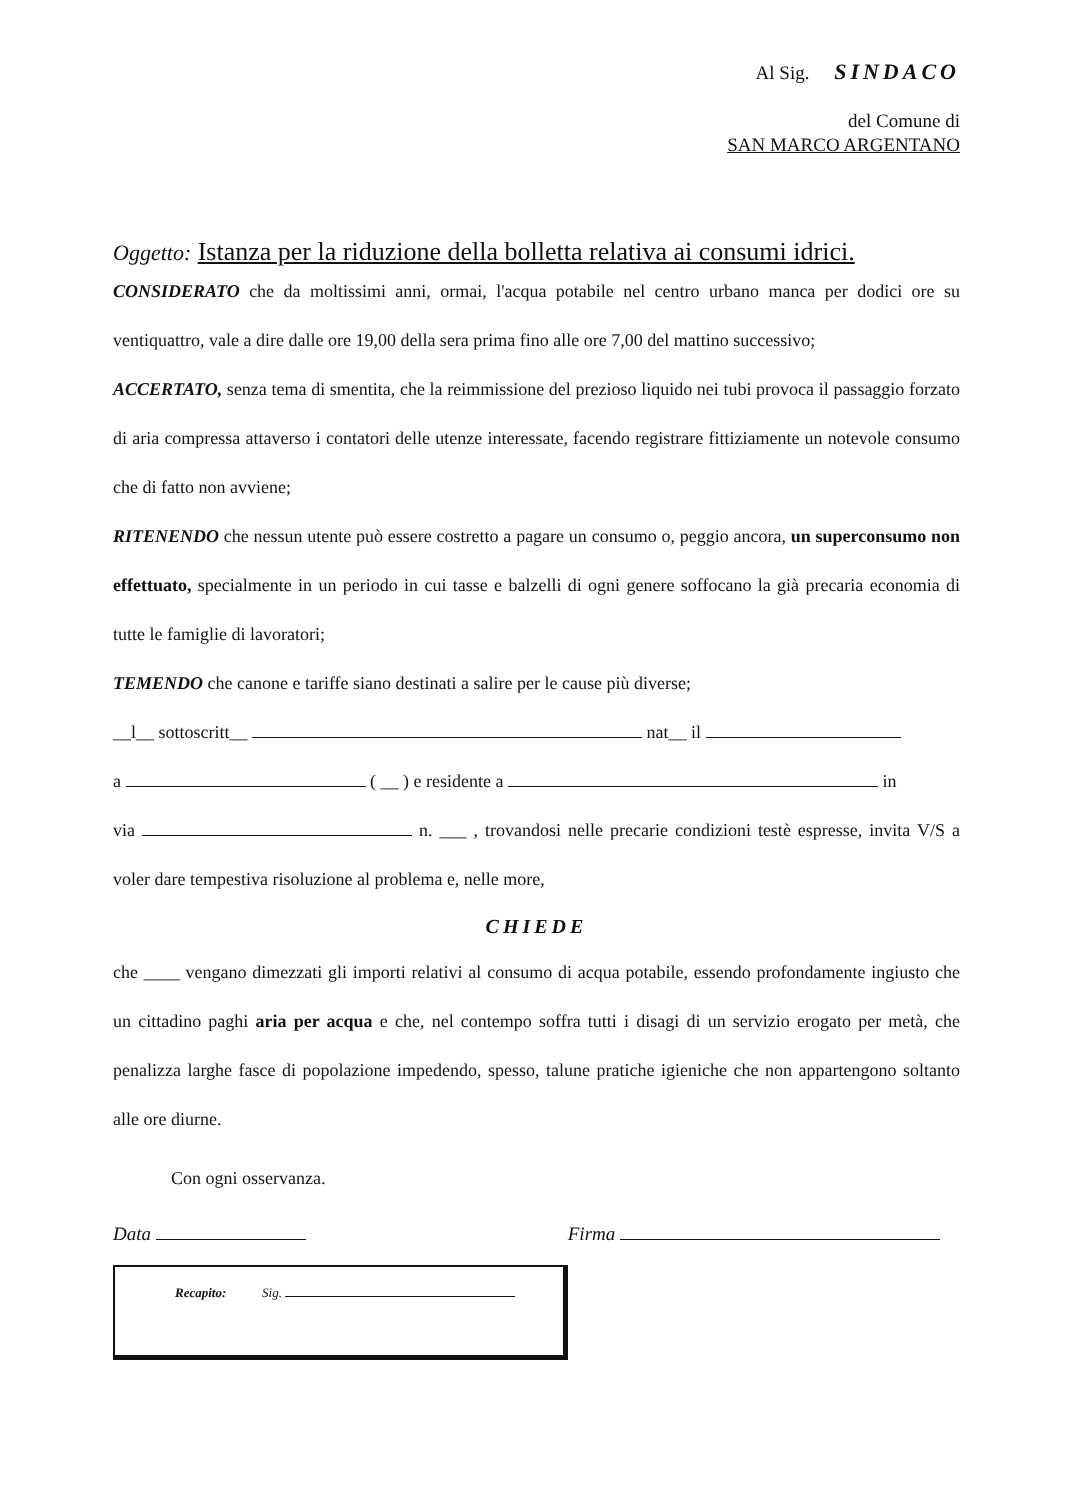Al Sig. SINDACO
del Comune di
SAN MARCO ARGENTANO
Oggetto: Istanza per la riduzione della bolletta relativa ai consumi idrici.
CONSIDERATO che da moltissimi anni, ormai, l'acqua potabile nel centro urbano manca per dodici ore su ventiquattro, vale a dire dalle ore 19,00 della sera prima fino alle ore 7,00 del mattino successivo;
ACCERTATO, senza tema di smentita, che la reimmissione del prezioso liquido nei tubi provoca il passaggio forzato di aria compressa attaverso i contatori delle utenze interessate, facendo registrare fittiziamente un notevole consumo che di fatto non avviene;
RITENENDO che nessun utente può essere costretto a pagare un consumo o, peggio ancora, un superconsumo non effettuato, specialmente in un periodo in cui tasse e balzelli di ogni genere soffocano la già precaria economia di tutte le famiglie di lavoratori;
TEMENDO che canone e tariffe siano destinati a salire per le cause più diverse;
__l__ sottoscritt__ nat__ il
a ( __ ) e residente a in
via n. ___ , trovandosi nelle precarie condizioni testè espresse, invita V/S a voler dare tempestiva risoluzione al problema e, nelle more,
CHIEDE
che ____ vengano dimezzati gli importi relativi al consumo di acqua potabile, essendo profondamente ingiusto che un cittadino paghi aria per acqua e che, nel contempo soffra tutti i disagi di un servizio erogato per metà, che penalizza larghe fasce di popolazione impedendo, spesso, talune pratiche igieniche che non appartengono soltanto alle ore diurne.
Con ogni osservanza.
Data Firma
Recapito: Sig.